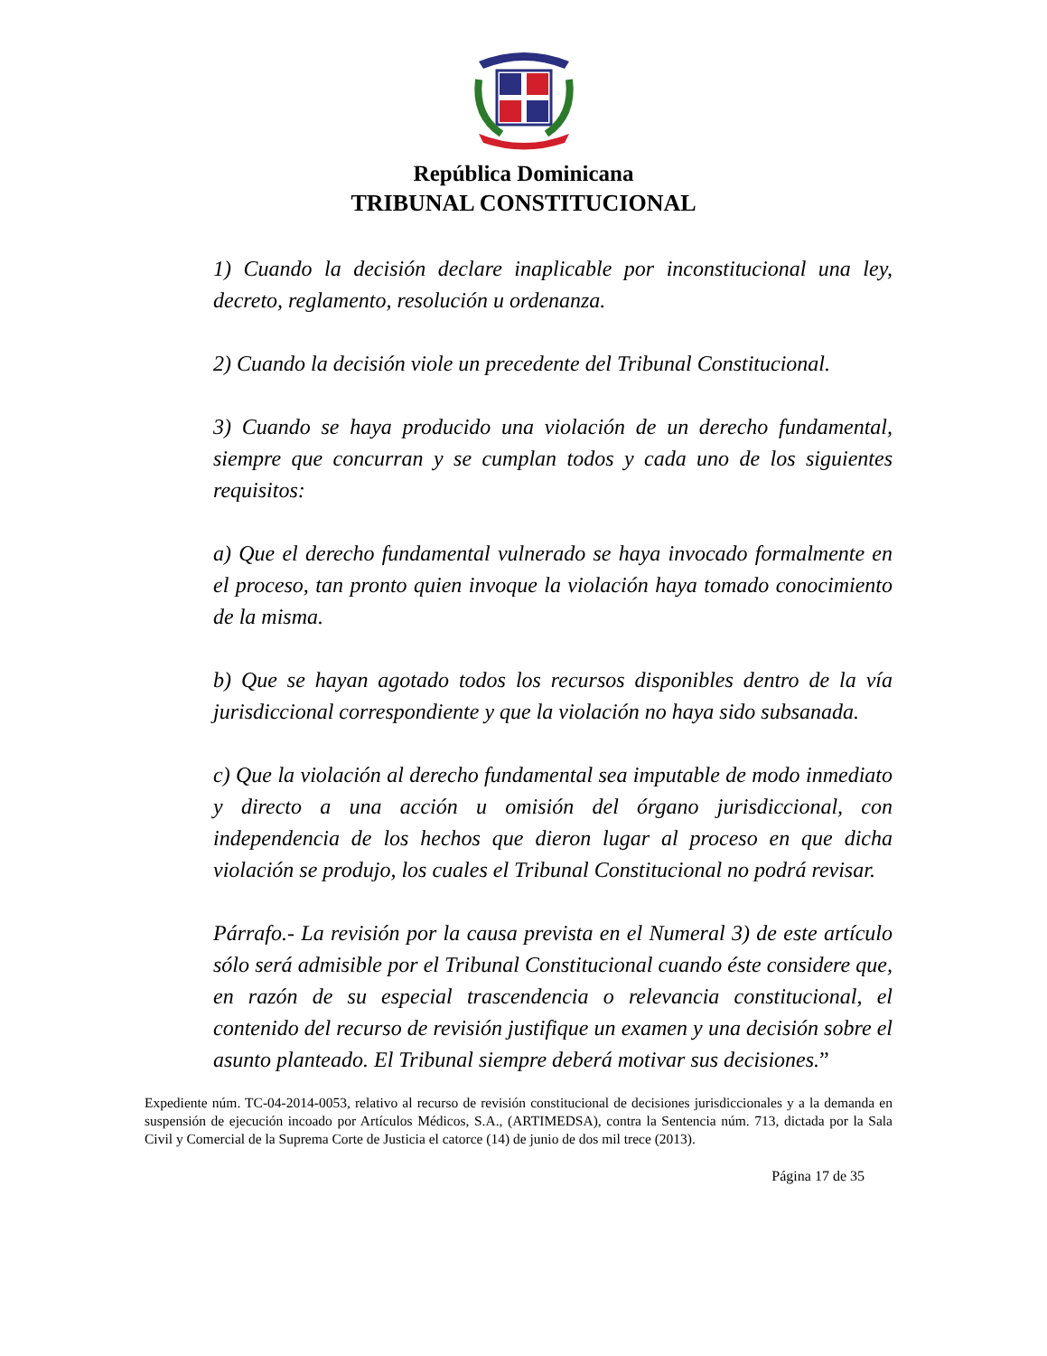República Dominicana
TRIBUNAL CONSTITUCIONAL
1) Cuando la decisión declare inaplicable por inconstitucional una ley, decreto, reglamento, resolución u ordenanza.
2) Cuando la decisión viole un precedente del Tribunal Constitucional.
3) Cuando se haya producido una violación de un derecho fundamental, siempre que concurran y se cumplan todos y cada uno de los siguientes requisitos:
a) Que el derecho fundamental vulnerado se haya invocado formalmente en el proceso, tan pronto quien invoque la violación haya tomado conocimiento de la misma.
b) Que se hayan agotado todos los recursos disponibles dentro de la vía jurisdiccional correspondiente y que la violación no haya sido subsanada.
c) Que la violación al derecho fundamental sea imputable de modo inmediato y directo a una acción u omisión del órgano jurisdiccional, con independencia de los hechos que dieron lugar al proceso en que dicha violación se produjo, los cuales el Tribunal Constitucional no podrá revisar.
Párrafo.- La revisión por la causa prevista en el Numeral 3) de este artículo sólo será admisible por el Tribunal Constitucional cuando éste considere que, en razón de su especial trascendencia o relevancia constitucional, el contenido del recurso de revisión justifique un examen y una decisión sobre el asunto planteado. El Tribunal siempre deberá motivar sus decisiones.”
Expediente núm. TC-04-2014-0053, relativo al recurso de revisión constitucional de decisiones jurisdiccionales y a la demanda en suspensión de ejecución incoado por Artículos Médicos, S.A., (ARTIMEDSA), contra la Sentencia núm. 713, dictada por la Sala Civil y Comercial de la Suprema Corte de Justicia el catorce (14) de junio de dos mil trece (2013).
Página 17 de 35